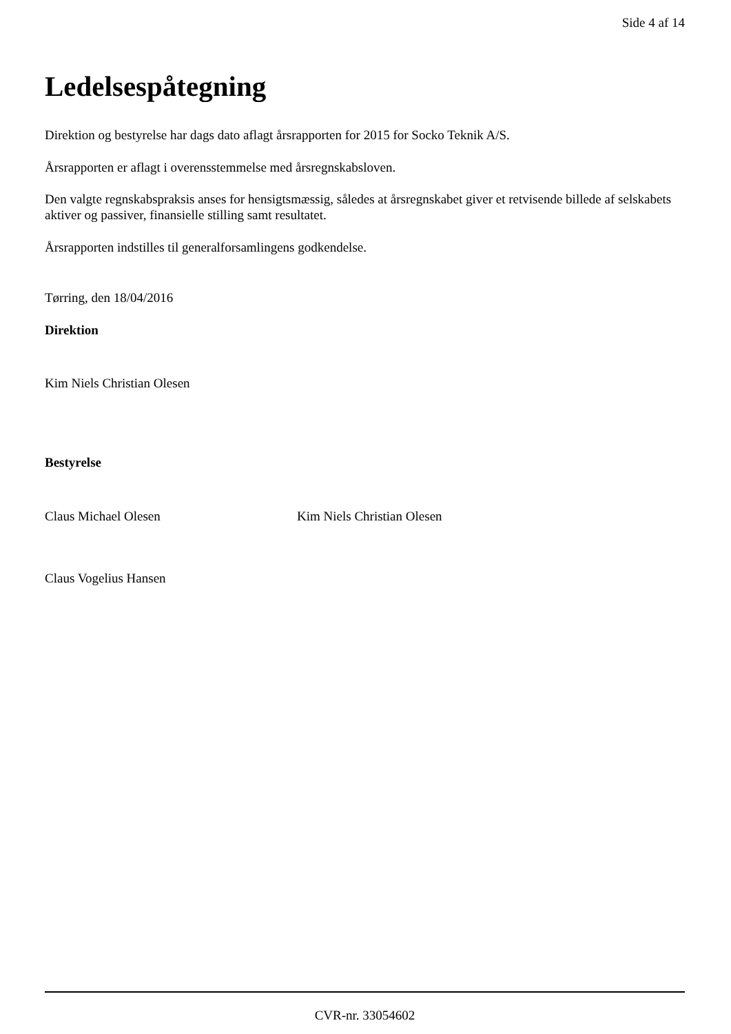Side 4 af 14
Ledelsespåtegning
Direktion og bestyrelse har dags dato aflagt årsrapporten for 2015 for Socko Teknik A/S.
Årsrapporten er aflagt i overensstemmelse med årsregnskabsloven.
Den valgte regnskabspraksis anses for hensigtsmæssig, således at årsregnskabet giver et retvisende billede af selskabets aktiver og passiver, finansielle stilling samt resultatet.
Årsrapporten indstilles til generalforsamlingens godkendelse.
Tørring, den 18/04/2016
Direktion
Kim Niels Christian Olesen
Bestyrelse
Claus Michael Olesen Kim Niels Christian Olesen
Claus Vogelius Hansen
CVR-nr. 33054602